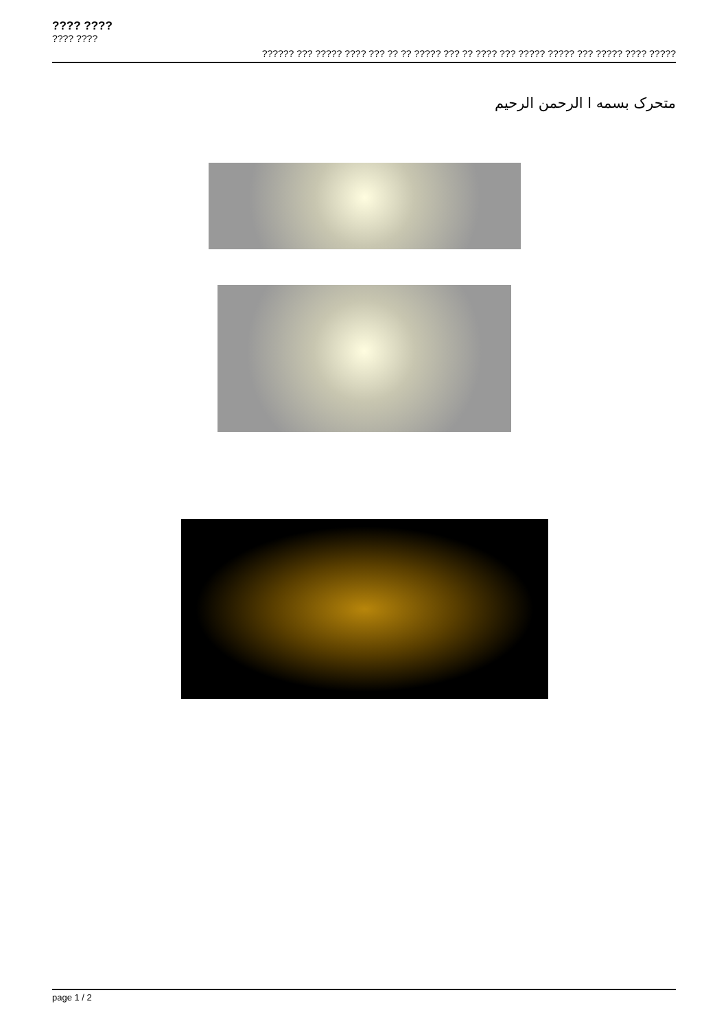???? ????
???? ????
?????? ??? ????? ???? ??? ?? ?? ????? ??? ?? ???? ??? ????? ????? ??? ????? ???? ?????
متحرک بسمه ا الرحمن الرحیم
page 1 / 2